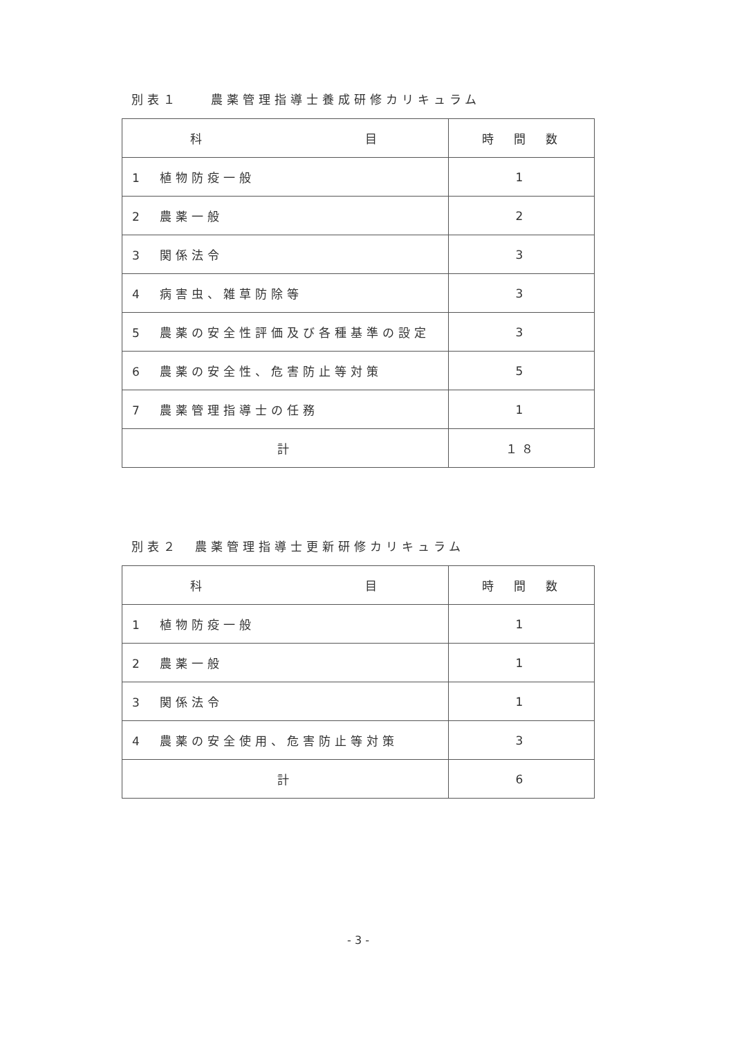別表１　　農薬管理指導士養成研修カリキュラム
| 科 目 | 時 間 数 |
| --- | --- |
| 1 植物防疫一般 | 1 |
| 2 農薬一般 | 2 |
| 3 関係法令 | 3 |
| 4 病害虫、雑草防除等 | 3 |
| 5 農薬の安全性評価及び各種基準の設定 | 3 |
| 6 農薬の安全性、危害防止等対策 | 5 |
| 7 農薬管理指導士の任務 | 1 |
| 計 | １８ |
別表２　農薬管理指導士更新研修カリキュラム
| 科 目 | 時 間 数 |
| --- | --- |
| 1 植物防疫一般 | 1 |
| 2 農薬一般 | 1 |
| 3 関係法令 | 1 |
| 4 農薬の安全使用、危害防止等対策 | 3 |
| 計 | 6 |
- 3 -